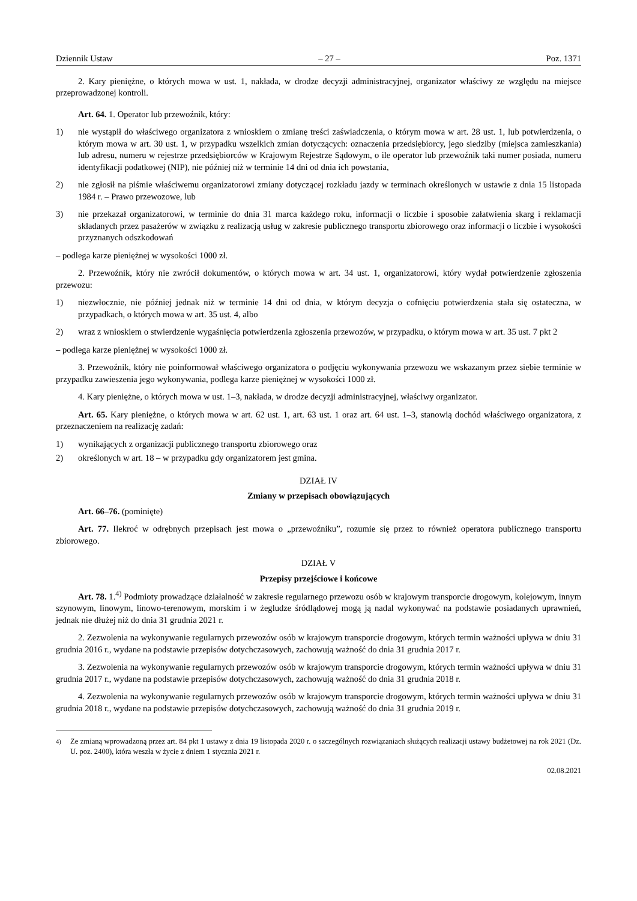Dziennik Ustaw – 27 – Poz. 1371
2. Kary pieniężne, o których mowa w ust. 1, nakłada, w drodze decyzji administracyjnej, organizator właściwy ze względu na miejsce przeprowadzonej kontroli.
Art. 64. 1. Operator lub przewoźnik, który:
1) nie wystąpił do właściwego organizatora z wnioskiem o zmianę treści zaświadczenia, o którym mowa w art. 28 ust. 1, lub potwierdzenia, o którym mowa w art. 30 ust. 1, w przypadku wszelkich zmian dotyczących: oznaczenia przedsiębiorcy, jego siedziby (miejsca zamieszkania) lub adresu, numeru w rejestrze przedsiębiorców w Krajowym Rejestrze Sądowym, o ile operator lub przewoźnik taki numer posiada, numeru identyfikacji podatkowej (NIP), nie później niż w terminie 14 dni od dnia ich powstania,
2) nie zgłosił na piśmie właściwemu organizatorowi zmiany dotyczącej rozkładu jazdy w terminach określonych w ustawie z dnia 15 listopada 1984 r. – Prawo przewozowe, lub
3) nie przekazał organizatorowi, w terminie do dnia 31 marca każdego roku, informacji o liczbie i sposobie załatwienia skarg i reklamacji składanych przez pasażerów w związku z realizacją usług w zakresie publicznego transportu zbiorowego oraz informacji o liczbie i wysokości przyznanych odszkodowań
– podlega karze pieniężnej w wysokości 1000 zł.
2. Przewoźnik, który nie zwrócił dokumentów, o których mowa w art. 34 ust. 1, organizatorowi, który wydał potwierdzenie zgłoszenia przewozu:
1) niezwłocznie, nie później jednak niż w terminie 14 dni od dnia, w którym decyzja o cofnięciu potwierdzenia stała się ostateczna, w przypadkach, o których mowa w art. 35 ust. 4, albo
2) wraz z wnioskiem o stwierdzenie wygaśnięcia potwierdzenia zgłoszenia przewozów, w przypadku, o którym mowa w art. 35 ust. 7 pkt 2
– podlega karze pieniężnej w wysokości 1000 zł.
3. Przewoźnik, który nie poinformował właściwego organizatora o podjęciu wykonywania przewozu we wskazanym przez siebie terminie w przypadku zawieszenia jego wykonywania, podlega karze pieniężnej w wysokości 1000 zł.
4. Kary pieniężne, o których mowa w ust. 1–3, nakłada, w drodze decyzji administracyjnej, właściwy organizator.
Art. 65. Kary pieniężne, o których mowa w art. 62 ust. 1, art. 63 ust. 1 oraz art. 64 ust. 1–3, stanowią dochód właściwego organizatora, z przeznaczeniem na realizację zadań:
1) wynikających z organizacji publicznego transportu zbiorowego oraz
2) określonych w art. 18 – w przypadku gdy organizatorem jest gmina.
DZIAŁ IV
Zmiany w przepisach obowiązujących
Art. 66–76. (pominięte)
Art. 77. Ilekroć w odrębnych przepisach jest mowa o „przewoźniku”, rozumie się przez to również operatora publicznego transportu zbiorowego.
DZIAŁ V
Przepisy przejściowe i końcowe
Art. 78. 1.<sup>4)</sup> Podmioty prowadzące działalność w zakresie regularnego przewozu osób w krajowym transporcie drogowym, kolejowym, innym szynowym, linowym, linowo-terenowym, morskim i w żegludze śródlądowej mogą ją nadal wykonywać na podstawie posiadanych uprawnień, jednak nie dłużej niż do dnia 31 grudnia 2021 r.
2. Zezwolenia na wykonywanie regularnych przewozów osób w krajowym transporcie drogowym, których termin ważności upływa w dniu 31 grudnia 2016 r., wydane na podstawie przepisów dotychczasowych, zachowują ważność do dnia 31 grudnia 2017 r.
3. Zezwolenia na wykonywanie regularnych przewozów osób w krajowym transporcie drogowym, których termin ważności upływa w dniu 31 grudnia 2017 r., wydane na podstawie przepisów dotychczasowych, zachowują ważność do dnia 31 grudnia 2018 r.
4. Zezwolenia na wykonywanie regularnych przewozów osób w krajowym transporcie drogowym, których termin ważności upływa w dniu 31 grudnia 2018 r., wydane na podstawie przepisów dotychczasowych, zachowują ważność do dnia 31 grudnia 2019 r.
<sup>4)</sup> Ze zmianą wprowadzoną przez art. 84 pkt 1 ustawy z dnia 19 listopada 2020 r. o szczególnych rozwiązaniach służących realizacji ustawy budżetowej na rok 2021 (Dz. U. poz. 2400), która weszła w życie z dniem 1 stycznia 2021 r.
02.08.2021